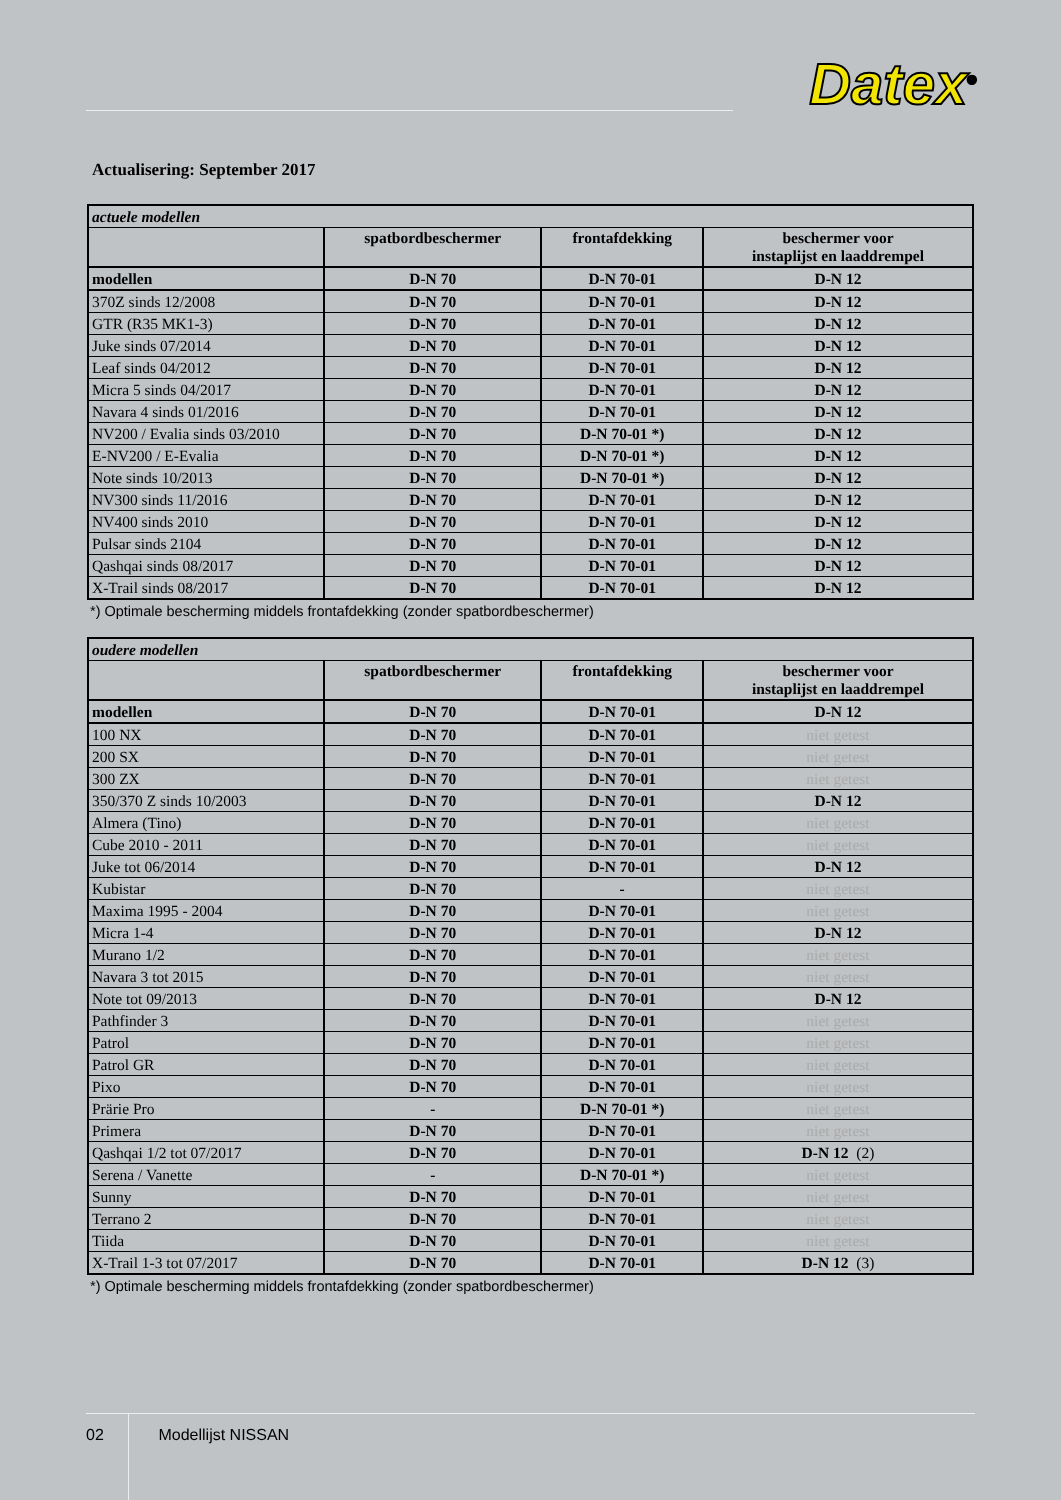Datex<sup>®</sup>
Actualisering: September 2017
| actuele modellen | | | |
| | spatbordbeschermer | frontafdekking | beschermer voor instaplijst en laaddrempel |
| modellen | D-N 70 | D-N 70-01 | D-N 12 |
| 370Z sinds 12/2008 | D-N 70 | D-N 70-01 | D-N 12 |
| GTR (R35 MK1-3) | D-N 70 | D-N 70-01 | D-N 12 |
| Juke sinds 07/2014 | D-N 70 | D-N 70-01 | D-N 12 |
| Leaf sinds 04/2012 | D-N 70 | D-N 70-01 | D-N 12 |
| Micra 5 sinds 04/2017 | D-N 70 | D-N 70-01 | D-N 12 |
| Navara 4 sinds 01/2016 | D-N 70 | D-N 70-01 | D-N 12 |
| NV200 / Evalia sinds 03/2010 | D-N 70 | D-N 70-01 *) | D-N 12 |
| E-NV200 / E-Evalia | D-N 70 | D-N 70-01 *) | D-N 12 |
| Note sinds 10/2013 | D-N 70 | D-N 70-01 *) | D-N 12 |
| NV300 sinds 11/2016 | D-N 70 | D-N 70-01 | D-N 12 |
| NV400 sinds 2010 | D-N 70 | D-N 70-01 | D-N 12 |
| Pulsar sinds 2104 | D-N 70 | D-N 70-01 | D-N 12 |
| Qashqai sinds 08/2017 | D-N 70 | D-N 70-01 | D-N 12 |
| X-Trail sinds 08/2017 | D-N 70 | D-N 70-01 | D-N 12 |
*) Optimale bescherming middels frontafdekking (zonder spatbordbeschermer)
| oudere modellen | | | |
| | spatbordbeschermer | frontafdekking | beschermer voor instaplijst en laaddrempel |
| modellen | D-N 70 | D-N 70-01 | D-N 12 |
| 100 NX | D-N 70 | D-N 70-01 | niet getest |
| 200 SX | D-N 70 | D-N 70-01 | niet getest |
| 300 ZX | D-N 70 | D-N 70-01 | niet getest |
| 350/370 Z sinds 10/2003 | D-N 70 | D-N 70-01 | D-N 12 |
| Almera (Tino) | D-N 70 | D-N 70-01 | niet getest |
| Cube 2010 - 2011 | D-N 70 | D-N 70-01 | niet getest |
| Juke tot 06/2014 | D-N 70 | D-N 70-01 | D-N 12 |
| Kubistar | D-N 70 | - | niet getest |
| Maxima 1995 - 2004 | D-N 70 | D-N 70-01 | niet getest |
| Micra 1-4 | D-N 70 | D-N 70-01 | D-N 12 |
| Murano 1/2 | D-N 70 | D-N 70-01 | niet getest |
| Navara 3 tot 2015 | D-N 70 | D-N 70-01 | niet getest |
| Note tot 09/2013 | D-N 70 | D-N 70-01 | D-N 12 |
| Pathfinder 3 | D-N 70 | D-N 70-01 | niet getest |
| Patrol | D-N 70 | D-N 70-01 | niet getest |
| Patrol GR | D-N 70 | D-N 70-01 | niet getest |
| Pixo | D-N 70 | D-N 70-01 | niet getest |
| Prärie Pro | - | D-N 70-01 *) | niet getest |
| Primera | D-N 70 | D-N 70-01 | niet getest |
| Qashqai 1/2 tot 07/2017 | D-N 70 | D-N 70-01 | D-N 12 (2) |
| Serena / Vanette | - | D-N 70-01 *) | niet getest |
| Sunny | D-N 70 | D-N 70-01 | niet getest |
| Terrano 2 | D-N 70 | D-N 70-01 | niet getest |
| Tiida | D-N 70 | D-N 70-01 | niet getest |
| X-Trail 1-3 tot 07/2017 | D-N 70 | D-N 70-01 | D-N 12 (3) |
*) Optimale bescherming middels frontafdekking (zonder spatbordbeschermer)
02 Modellijst NISSAN